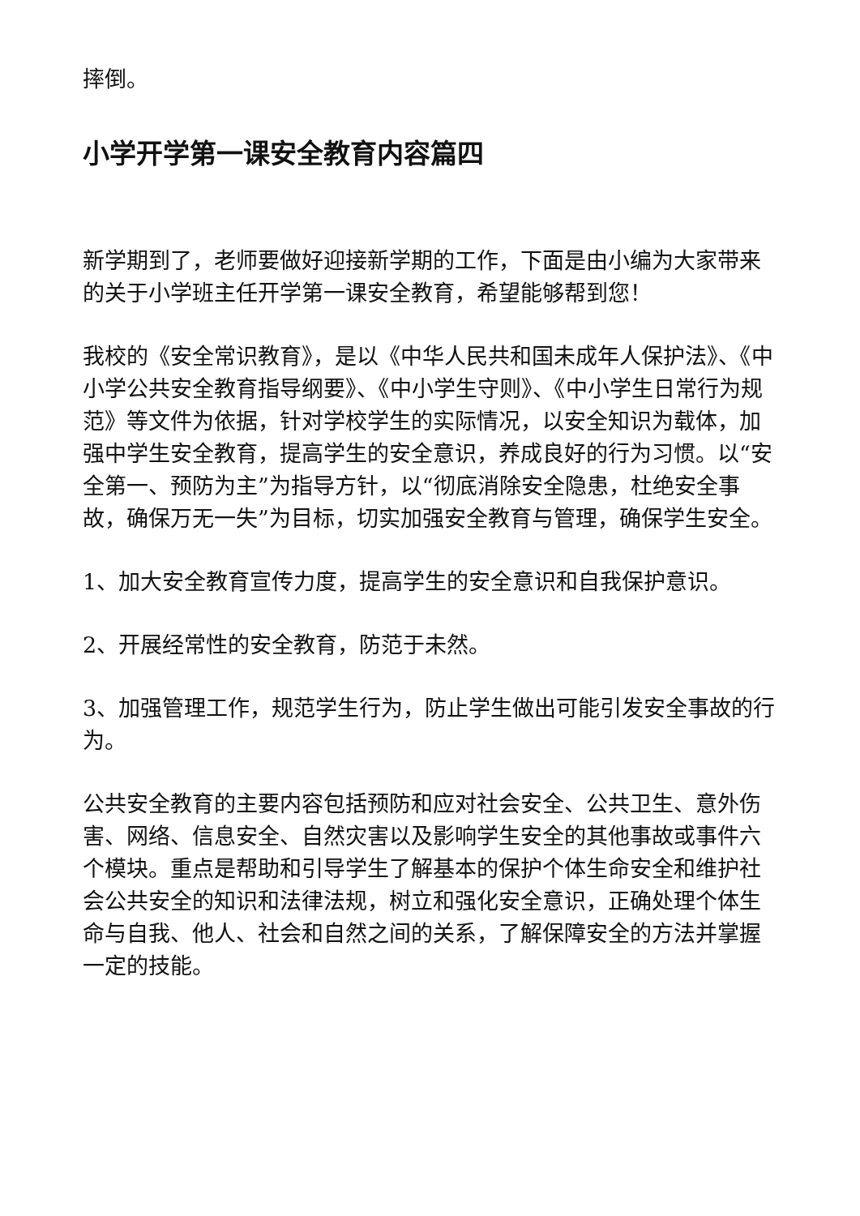摔倒。
小学开学第一课安全教育内容篇四
新学期到了，老师要做好迎接新学期的工作，下面是由小编为大家带来的关于小学班主任开学第一课安全教育，希望能够帮到您！
我校的《安全常识教育》，是以《中华人民共和国未成年人保护法》、《中小学公共安全教育指导纲要》、《中小学生守则》、《中小学生日常行为规范》等文件为依据，针对学校学生的实际情况，以安全知识为载体，加强中学生安全教育，提高学生的安全意识，养成良好的行为习惯。以“安全第一、预防为主”为指导方针，以“彻底消除安全隐患，杜绝安全事故，确保万无一失”为目标，切实加强安全教育与管理，确保学生安全。
1、加大安全教育宣传力度，提高学生的安全意识和自我保护意识。
2、开展经常性的安全教育，防范于未然。
3、加强管理工作，规范学生行为，防止学生做出可能引发安全事故的行为。
公共安全教育的主要内容包括预防和应对社会安全、公共卫生、意外伤害、网络、信息安全、自然灾害以及影响学生安全的其他事故或事件六个模块。重点是帮助和引导学生了解基本的保护个体生命安全和维护社会公共安全的知识和法律法规，树立和强化安全意识，正确处理个体生命与自我、他人、社会和自然之间的关系，了解保障安全的方法并掌握一定的技能。